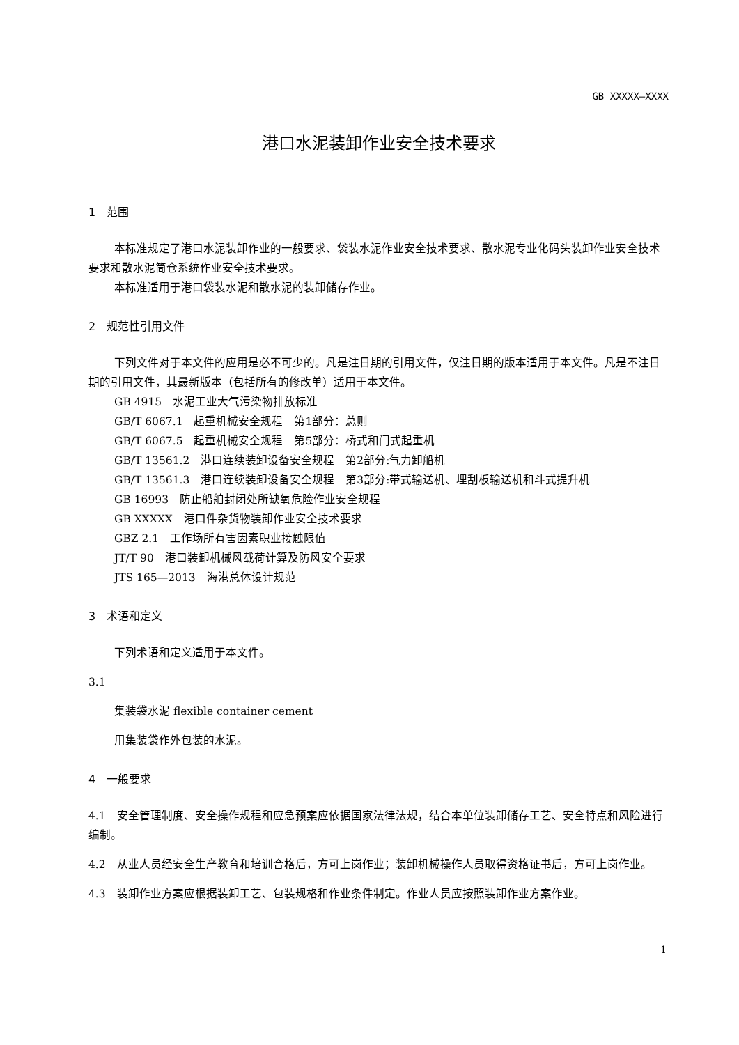GB XXXXX—XXXX
港口水泥装卸作业安全技术要求
1　范围
本标准规定了港口水泥装卸作业的一般要求、袋装水泥作业安全技术要求、散水泥专业化码头装卸作业安全技术要求和散水泥筒仓系统作业安全技术要求。
本标准适用于港口袋装水泥和散水泥的装卸储存作业。
2　规范性引用文件
下列文件对于本文件的应用是必不可少的。凡是注日期的引用文件，仅注日期的版本适用于本文件。凡是不注日期的引用文件，其最新版本（包括所有的修改单）适用于本文件。
GB 4915　水泥工业大气污染物排放标准
GB/T 6067.1　起重机械安全规程　第1部分：总则
GB/T 6067.5　起重机械安全规程　第5部分：桥式和门式起重机
GB/T 13561.2　港口连续装卸设备安全规程　第2部分:气力卸船机
GB/T 13561.3　港口连续装卸设备安全规程　第3部分:带式输送机、埋刮板输送机和斗式提升机
GB 16993　防止船舶封闭处所缺氧危险作业安全规程
GB XXXXX　港口件杂货物装卸作业安全技术要求
GBZ 2.1　工作场所有害因素职业接触限值
JT/T 90　港口装卸机械风载荷计算及防风安全要求
JTS 165—2013　海港总体设计规范
3　术语和定义
下列术语和定义适用于本文件。
3.1
集装袋水泥 flexible container cement
用集装袋作外包装的水泥。
4　一般要求
4.1　安全管理制度、安全操作规程和应急预案应依据国家法律法规，结合本单位装卸储存工艺、安全特点和风险进行编制。
4.2　从业人员经安全生产教育和培训合格后，方可上岗作业；装卸机械操作人员取得资格证书后，方可上岗作业。
4.3　装卸作业方案应根据装卸工艺、包装规格和作业条件制定。作业人员应按照装卸作业方案作业。
1